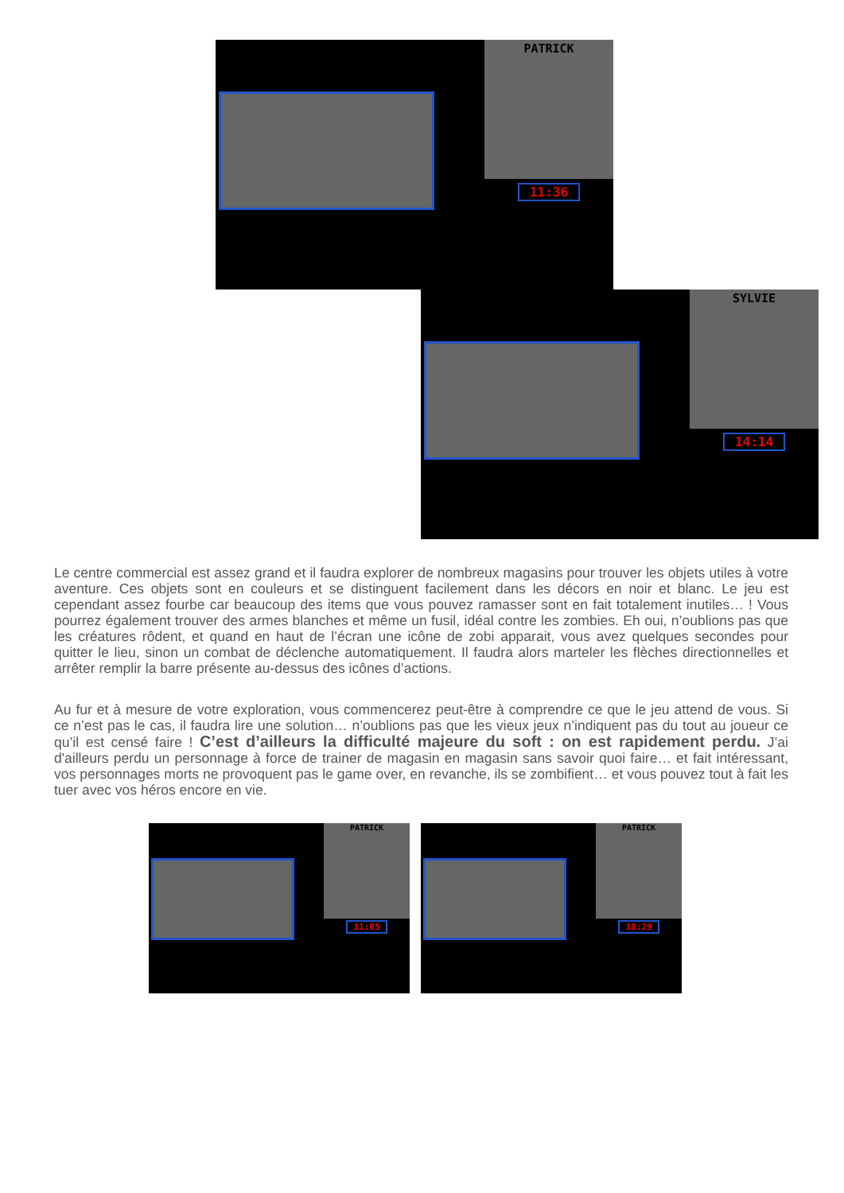PATRICK
11:36
SYLVIE
14:14
Le centre commercial est assez grand et il faudra explorer de nombreux magasins pour trouver les objets utiles à votre aventure. Ces objets sont en couleurs et se distinguent facilement dans les décors en noir et blanc. Le jeu est cependant assez fourbe car beaucoup des items que vous pouvez ramasser sont en fait totalement inutiles… ! Vous pourrez également trouver des armes blanches et même un fusil, idéal contre les zombies. Eh oui, n’oublions pas que les créatures rôdent, et quand en haut de l’écran une icône de zobi apparait, vous avez quelques secondes pour quitter le lieu, sinon un combat de déclenche automatiquement. Il faudra alors marteler les flèches directionnelles et arrêter remplir la barre présente au-dessus des icônes d’actions.
Au fur et à mesure de votre exploration, vous commencerez peut-être à comprendre ce que le jeu attend de vous. Si ce n’est pas le cas, il faudra lire une solution… n’oublions pas que les vieux jeux n’indiquent pas du tout au joueur ce qu’il est censé faire ! C’est d’ailleurs la difficulté majeure du soft : on est rapidement perdu. J’ai d'ailleurs perdu un personnage à force de trainer de magasin en magasin sans savoir quoi faire… et fait intéressant, vos personnages morts ne provoquent pas le game over, en revanche, ils se zombifient… et vous pouvez tout à fait les tuer avec vos héros encore en vie.
PATRICK
11:05
PATRICK
10:29